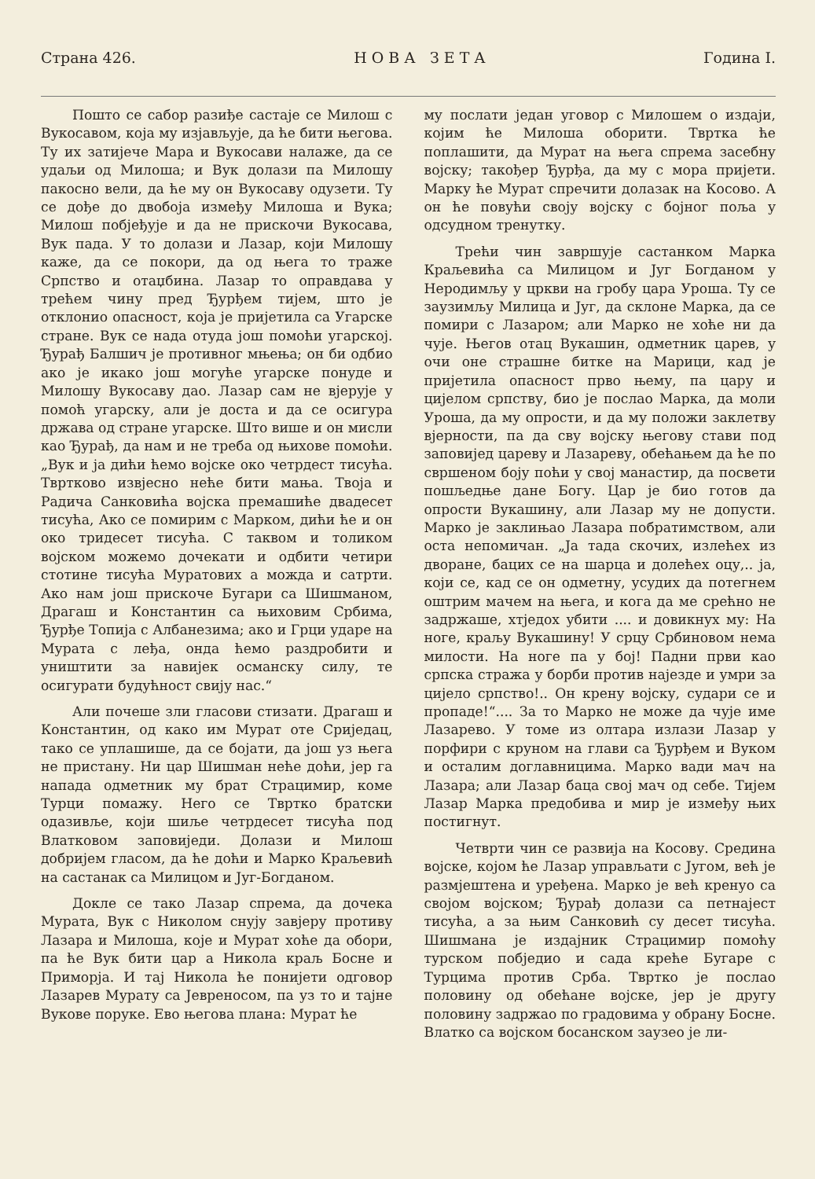Страна 426. Н О В А З Е Т А Година I.
Пошто се сабор разиђе састаје се Милош с Вукосавом, која му изјављује, да ће бити његова. Ту их затијече Мара и Вукосави налаже, да се удаљи од Милоша; и Вук долази па Милошу пакосно вели, да ће му он Вукосаву одузети. Ту се дође до двобоја између Милоша и Вука; Милош побјеђује и да не прискочи Вукосава, Вук пада. У то долази и Лазар, који Милошу каже, да се покори, да од њега то траже Српство и отаџбина. Лазар то оправдава у трећем чину пред Ђурђем тијем, што је отклонио опасност, која је пријетила са Угарске стране. Вук се нада отуда још помоћи угарској. Ђурађ Балшич је противног мњења; он би одбио ако је икако још могуће угарске понуде и Милошу Вукосаву дао. Лазар сам не вјерује у помоћ угарску, али је доста и да се осигура држава од стране угарске. Што више и он мисли као Ђурађ, да нам и не треба од њихове помоћи. „Вук и ја дићи ћемо војске око четрдест тисућа. Твртково извјесно неће бити мања. Твоја и Радича Санковића војска премашиће двадесет тисућа, Ако се помирим с Марком, дићи ће и он око тридесет тисућа. С таквом и толиком војском можемо дочекати и одбити четири стотине тисућа Муратових а можда и сатрти. Ако нам још прискоче Бугари са Шишманом, Драгаш и Константин са њиховим Србима, Ђурђе Топија с Албанезима; ако и Грци ударе на Мурата с леђа, онда ћемо раздробити и уништити за навијек османску силу, те осигурати будућност свију нас.“
Али почеше зли гласови стизати. Драгаш и Константин, од како им Мурат оте Сриједац, тако се уплашише, да се бојати, да још уз њега не пристану. Ни цар Шишман неће доћи, јер га напада одметник му брат Страцимир, коме Турци помажу. Него се Твртко братски одазивље, који шиље четрдесет тисућа под Влатковом заповиједи. Долази и Милош добријем гласом, да ће доћи и Марко Краљевић на састанак са Милицом и Југ-Богданом.
Докле се тако Лазар спрема, да дочека Мурата, Вук с Николом снују завјеру противу Лазара и Милоша, које и Мурат хоће да обори, па ће Вук бити цар а Никола краљ Босне и Приморја. И тај Никола ће понијети одговор Лазарев Мурату са Јевреносом, па уз то и тајне Вукове поруке. Ево његова плана: Мурат ће
му послати један уговор с Милошем о издаји, којим ће Милоша оборити. Твртка ће поплашити, да Мурат на њега спрема засебну војску; такођер Ђурђа, да му с мора пријети. Марку ће Мурат спречити долазак на Косово. А он ће повући своју војску с бојног поља у одсудном тренутку.
Трећи чин завршује састанком Марка Краљевића са Милицом и Југ Богданом у Неродимљу у цркви на гробу цара Уроша. Ту се заузимљу Милица и Југ, да склоне Марка, да се помири с Лазаром; али Марко не хоће ни да чује. Његов отац Вукашин, одметник царев, у очи оне страшне битке на Марици, кад је пријетила опасност прво њему, па цару и цијелом српству, био је послао Марка, да моли Уроша, да му опрости, и да му положи заклетву вјерности, па да сву војску његову стави под заповијед цареву и Лазареву, обећањем да ће по свршеном боју поћи у свој манастир, да посвети пошљедње дане Богу. Цар је био готов да опрости Вукашину, али Лазар му не допусти. Марко је заклињао Лазара побратимством, али оста непомичан. „Ја тада скочих, излећех из дворане, бацих се на шарца и долећех оцу,.. ја, који се, кад се он одметну, усудих да потегнем оштрим мачем на њега, и кога да ме срећно не задржаше, хтједох убити .... и довикнух му: На ноге, краљу Вукашину! У срцу Србиновом нема милости. На ноге па у бој! Падни први као српска стража у борби против најезде и умри за цијело српство!.. Он крену војску, судари се и пропаде!“.... За то Марко не може да чује име Лазарево. У томе из олтара излази Лазар у порфири с круном на глави са Ђурђем и Вуком и осталим доглавницима. Марко вади мач на Лазара; али Лазар баца свој мач од себе. Тијем Лазар Марка предобива и мир је између њих постигнут.
Четврти чин се развија на Косову. Средина војске, којом ће Лазар управљати с Југом, већ је размјештена и уређена. Марко је већ кренуо са својом војском; Ђурађ долази са петнајест тисућа, а за њим Санковић су десет тисућа. Шишмана је издајник Страцимир помоћу турском побједио и сада креће Бугаре с Турцима против Срба. Твртко је послао половину од обећане војске, јер је другу половину задржао по градовима у обрану Босне. Влатко са војском босанском заузео је ли-